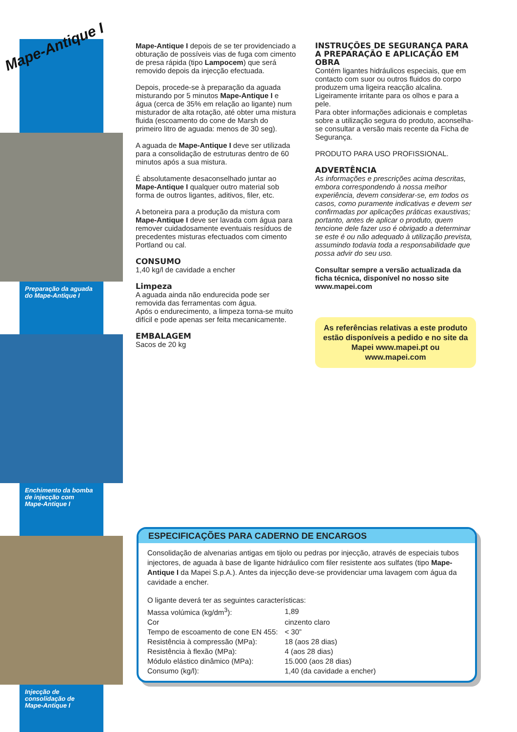Mape-Antique I
Preparação da aguada
do Mape-Antique I
Enchimento da bomba
de injecção com
Mape-Antique I
Injecção de
consolidação de
Mape-Antique I
Mape-Antique I depois de se ter providenciado a obturação de possíveis vias de fuga com cimento de presa rápida (tipo Lampocem) que será removido depois da injecção efectuada.
Depois, procede-se à preparação da aguada misturando por 5 minutos Mape-Antique I e água (cerca de 35% em relação ao ligante) num misturador de alta rotação, até obter uma mistura fluida (escoamento do cone de Marsh do primeiro litro de aguada: menos de 30 seg).
A aguada de Mape-Antique I deve ser utilizada para a consolidação de estruturas dentro de 60 minutos após a sua mistura.
É absolutamente desaconselhado juntar ao Mape-Antique I qualquer outro material sob forma de outros ligantes, aditivos, filer, etc.
A betoneira para a produção da mistura com Mape-Antique I deve ser lavada com água para remover cuidadosamente eventuais resíduos de precedentes misturas efectuados com cimento Portland ou cal.
CONSUMO
1,40 kg/l de cavidade a encher
Limpeza
A aguada ainda não endurecida pode ser removida das ferramentas com água.
Após o endurecimento, a limpeza torna-se muito difícil e pode apenas ser feita mecanicamente.
EMBALAGEM
Sacos de 20 kg
INSTRUÇÕES DE SEGURANÇA PARA A PREPARAÇÃO E APLICAÇÃO EM OBRA
Contém ligantes hidráulicos especiais, que em contacto com suor ou outros fluidos do corpo produzem uma ligeira reacção alcalina. Ligeiramente irritante para os olhos e para a pele.
Para obter informações adicionais e completas sobre a utilização segura do produto, aconselha-se consultar a versão mais recente da Ficha de Segurança.
PRODUTO PARA USO PROFISSIONAL.
ADVERTÊNCIA
As informações e prescrições acima descritas, embora correspondendo à nossa melhor experiência, devem considerar-se, em todos os casos, como puramente indicativas e devem ser confirmadas por aplicações práticas exaustivas; portanto, antes de aplicar o produto, quem tencione dele fazer uso é obrigado a determinar se este é ou não adequado à utilização prevista, assumindo todavia toda a responsabilidade que possa advir do seu uso.
Consultar sempre a versão actualizada da ficha técnica, disponível no nosso site www.mapei.com
As referências relativas a este produto estão disponíveis a pedido e no site da Mapei www.mapei.pt ou www.mapei.com
ESPECIFICAÇÕES PARA CADERNO DE ENCARGOS
Consolidação de alvenarias antigas em tijolo ou pedras por injecção, através de especiais tubos injectores, de aguada à base de ligante hidráulico com filer resistente aos sulfates (tipo Mape-Antique I da Mapei S.p.A.). Antes da injecção deve-se providenciar uma lavagem com água da cavidade a encher.
O ligante deverá ter as seguintes características:
| Massa volúmica (kg/dm<sup>3</sup>): | 1,89 |
| Cor | cinzento claro |
| Tempo de escoamento de cone EN 455: | < 30” |
| Resistência à compressão (MPa): | 18 (aos 28 dias) |
| Resistência à flexão (MPa): | 4 (aos 28 dias) |
| Módulo elástico dinâmico (MPa): | 15.000 (aos 28 dias) |
| Consumo (kg/l): | 1,40 (da cavidade a encher) |